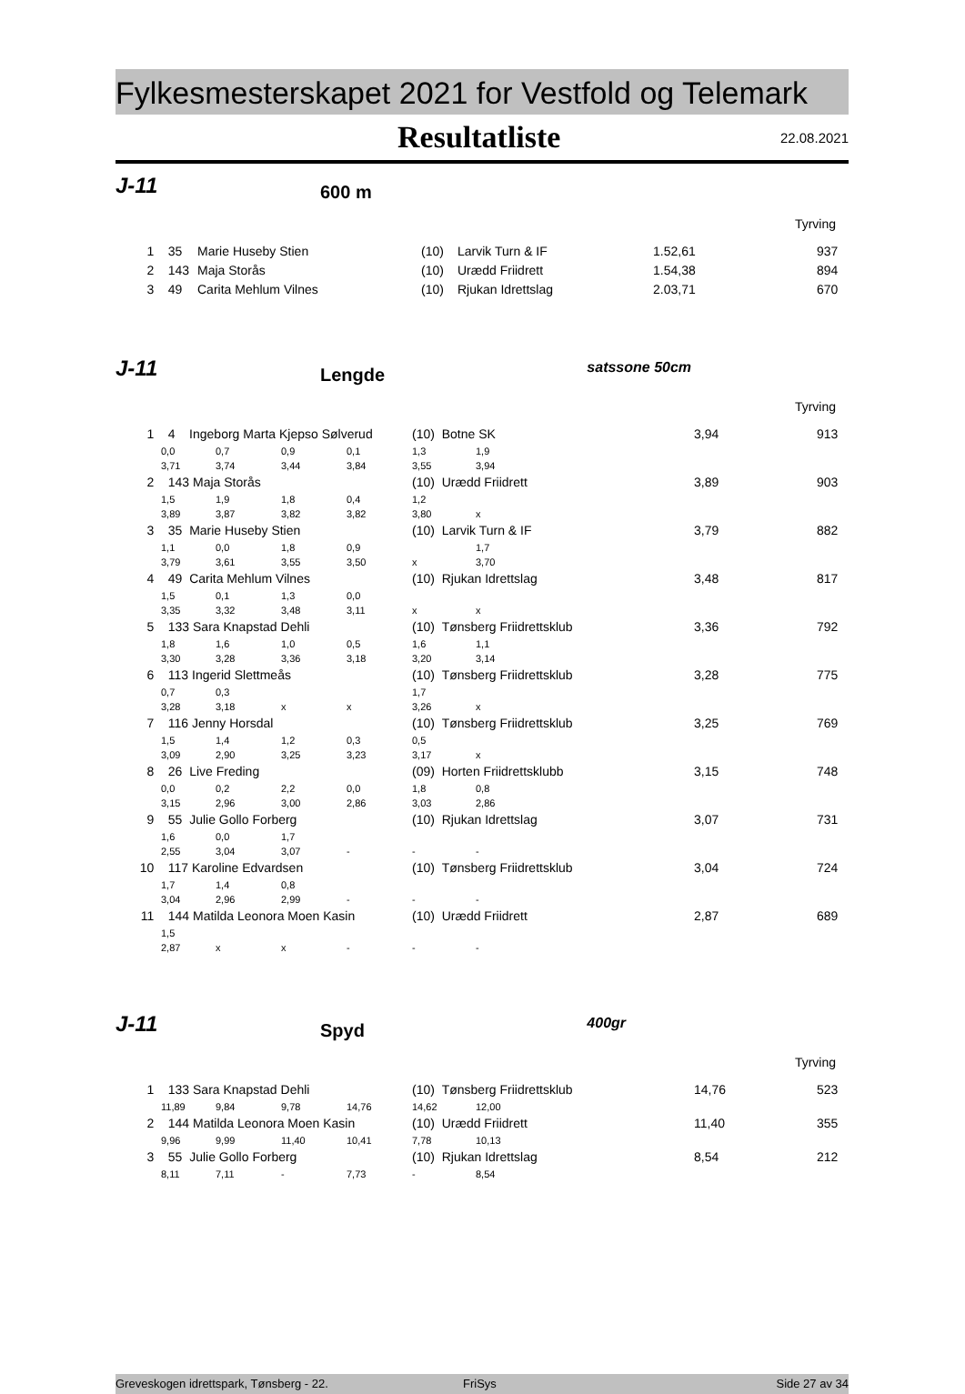Fylkesmesterskapet 2021 for Vestfold og Telemark
Resultatliste
22.08.2021
J-11
600 m
Tyrving
| 1 | 35 | Marie Huseby Stien | (10) | Larvik Turn & IF | 1.52,61 | 937 |
| 2 | 143 | Maja Storås | (10) | Urædd Friidrett | 1.54,38 | 894 |
| 3 | 49 | Carita Mehlum Vilnes | (10) | Rjukan Idrettslag | 2.03,71 | 670 |
J-11
Lengde
satssone 50cm
Tyrving
| 1 | 4 Ingeborg Marta Kjepso Sølverud | | | | (10) Botne SK | | 3,94 913 |
| | 0,0 | 0,7 | 0,9 | 0,1 | 1,3 | 1,9 | |
| | 3,71 | 3,74 | 3,44 | 3,84 | 3,55 | 3,94 | |
| 2 | 143 Maja Storås | | | | (10) Urædd Friidrett | | 3,89 903 |
| | 1,5 | 1,9 | 1,8 | 0,4 | 1,2 | | |
| | 3,89 | 3,87 | 3,82 | 3,82 | 3,80 | x | |
| 3 | 35 Marie Huseby Stien | | | | (10) Larvik Turn & IF | | 3,79 882 |
| | 1,1 | 0,0 | 1,8 | 0,9 | | 1,7 | |
| | 3,79 | 3,61 | 3,55 | 3,50 | x | 3,70 | |
| 4 | 49 Carita Mehlum Vilnes | | | | (10) Rjukan Idrettslag | | 3,48 817 |
| | 1,5 | 0,1 | 1,3 | 0,0 | | | |
| | 3,35 | 3,32 | 3,48 | 3,11 | x | x | |
| 5 | 133 Sara Knapstad Dehli | | | | (10) Tønsberg Friidrettsklub | | 3,36 792 |
| | 1,8 | 1,6 | 1,0 | 0,5 | 1,6 | 1,1 | |
| | 3,30 | 3,28 | 3,36 | 3,18 | 3,20 | 3,14 | |
| 6 | 113 Ingerid Slettmeås | | | | (10) Tønsberg Friidrettsklub | | 3,28 775 |
| | 0,7 | 0,3 | | | 1,7 | | |
| | 3,28 | 3,18 | x | x | 3,26 | x | |
| 7 | 116 Jenny Horsdal | | | | (10) Tønsberg Friidrettsklub | | 3,25 769 |
| | 1,5 | 1,4 | 1,2 | 0,3 | 0,5 | | |
| | 3,09 | 2,90 | 3,25 | 3,23 | 3,17 | x | |
| 8 | 26 Live Freding | | | | (09) Horten Friidrettsklubb | | 3,15 748 |
| | 0,0 | 0,2 | 2,2 | 0,0 | 1,8 | 0,8 | |
| | 3,15 | 2,96 | 3,00 | 2,86 | 3,03 | 2,86 | |
| 9 | 55 Julie Gollo Forberg | | | | (10) Rjukan Idrettslag | | 3,07 731 |
| | 1,6 | 0,0 | 1,7 | | | | |
| | 2,55 | 3,04 | 3,07 | - | - | - | |
| 10 | 117 Karoline Edvardsen | | | | (10) Tønsberg Friidrettsklub | | 3,04 724 |
| | 1,7 | 1,4 | 0,8 | | | | |
| | 3,04 | 2,96 | 2,99 | - | - | - | |
| 11 | 144 Matilda Leonora Moen Kasin | | | | (10) Urædd Friidrett | | 2,87 689 |
| | 1,5 | | | | | | |
| | 2,87 | x | x | - | - | - | |
J-11
Spyd
400gr
Tyrving
| 1 | 133 Sara Knapstad Dehli | | | | (10) Tønsberg Friidrettsklub | | 14,76 523 |
| | 11,89 | 9,84 | 9,78 | 14,76 | 14,62 | 12,00 | |
| 2 | 144 Matilda Leonora Moen Kasin | | | | (10) Urædd Friidrett | | 11,40 355 |
| | 9,96 | 9,99 | 11,40 | 10,41 | 7,78 | 10,13 | |
| 3 | 55 Julie Gollo Forberg | | | | (10) Rjukan Idrettslag | | 8,54 212 |
| | 8,11 | 7,11 | - | 7,73 | - | 8,54 | |
Greveskogen idrettspark, Tønsberg - 22. FriSys Side 27 av 34